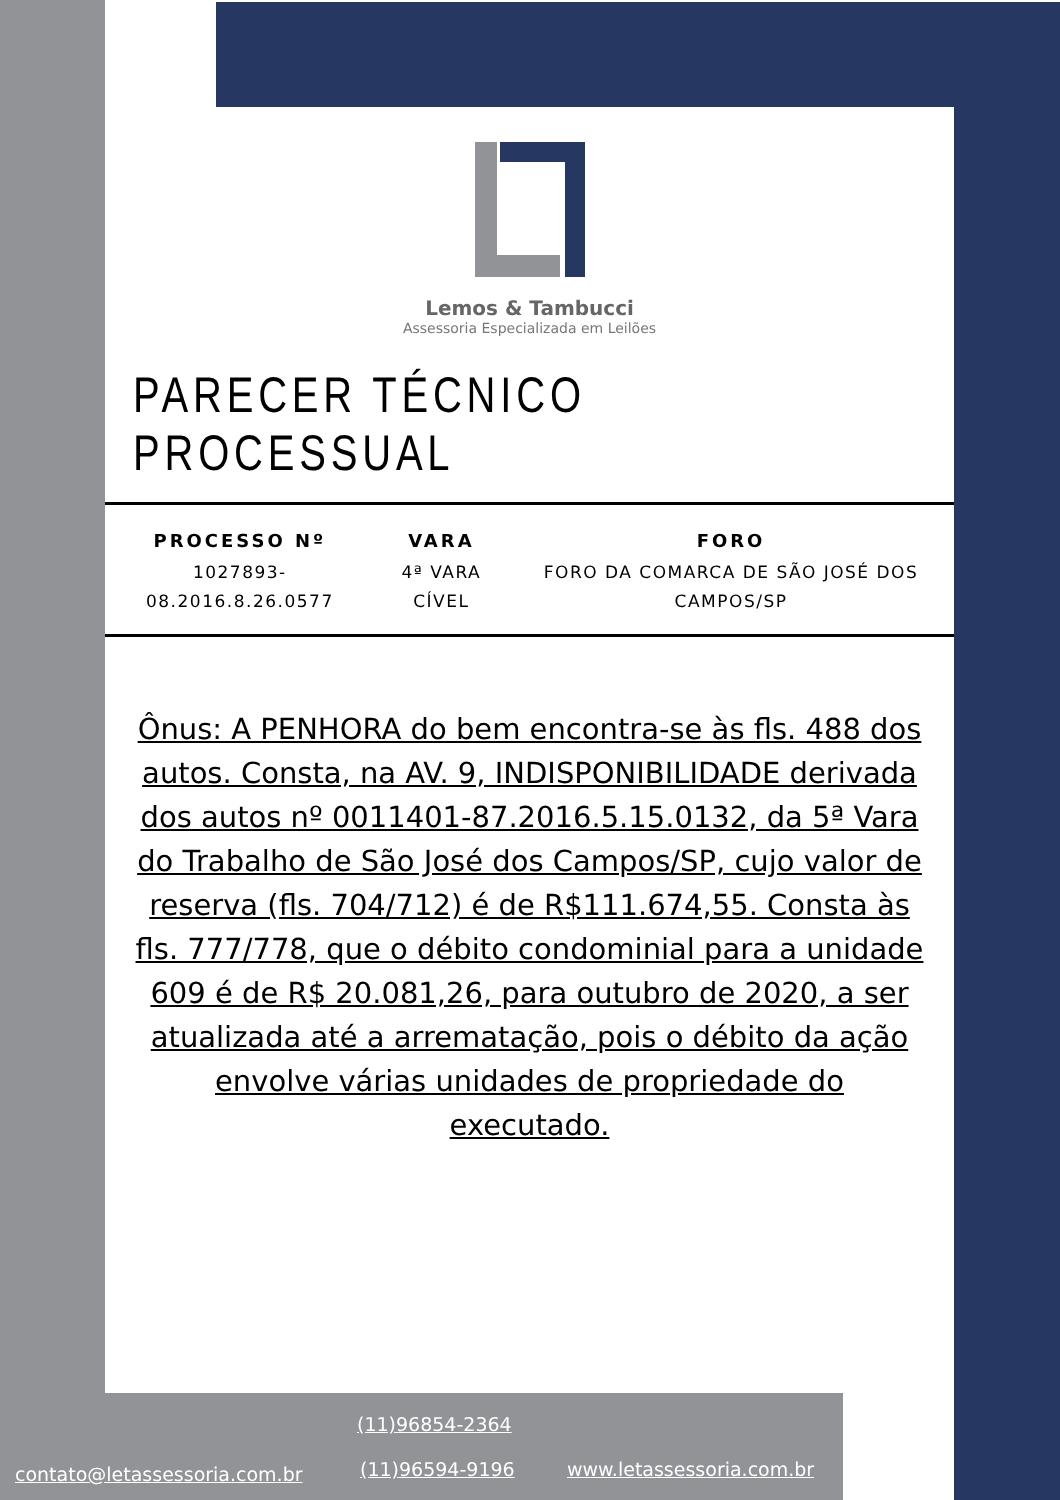Lemos & Tambucci
Assessoria Especializada em Leilões
PARECER TÉCNICO PROCESSUAL
| PROCESSO Nº | VARA | FORO |
| --- | --- | --- |
| 1027893-08.2016.8.26.0577 | 4ª VARA CÍVEL | FORO DA COMARCA DE SÃO JOSÉ DOS CAMPOS/SP |
Ônus: A PENHORA do bem encontra-se às fls. 488 dos autos. Consta, na AV. 9, INDISPONIBILIDADE derivada dos autos nº 0011401-87.2016.5.15.0132, da 5ª Vara do Trabalho de São José dos Campos/SP, cujo valor de reserva (fls. 704/712) é de R$111.674,55. Consta às fls. 777/778, que o débito condominial para a unidade 609 é de R$ 20.081,26, para outubro de 2020, a ser atualizada até a arrematação, pois o débito da ação envolve várias unidades de propriedade do executado.
contato@letassessoria.com.br
(11)96854-2364
(11)96594-9196 www.letassessoria.com.br